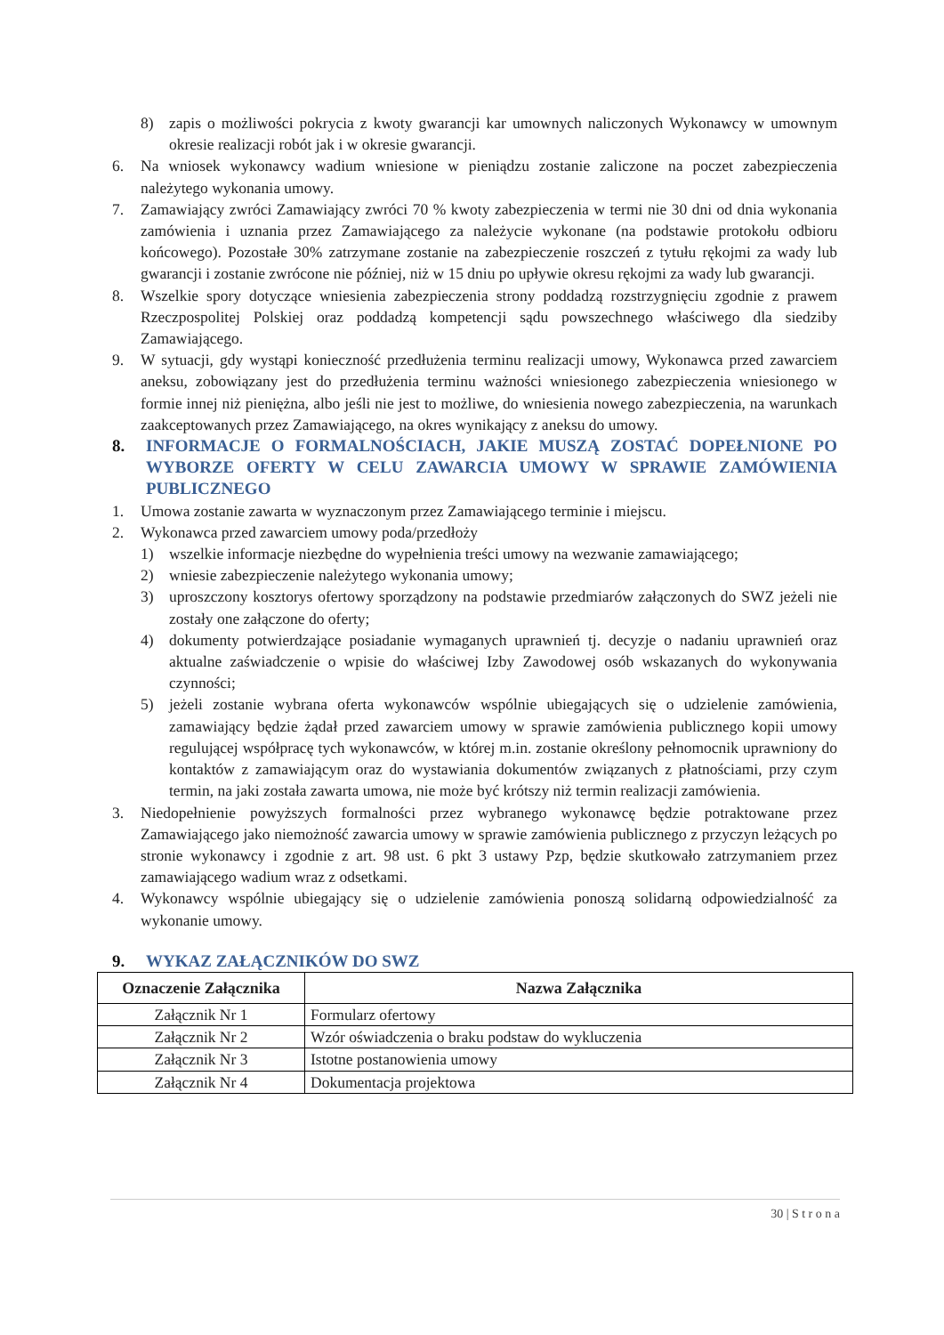8) zapis o możliwości pokrycia z kwoty gwarancji kar umownych naliczonych Wykonawcy w umownym okresie realizacji robót jak i w okresie gwarancji.
6. Na wniosek wykonawcy wadium wniesione w pieniądzu zostanie zaliczone na poczet zabezpieczenia należytego wykonania umowy.
7. Zamawiający zwróci Zamawiający zwróci 70 % kwoty zabezpieczenia w termi nie 30 dni od dnia wykonania zamówienia i uznania przez Zamawiającego za należycie wykonane (na podstawie protokołu odbioru końcowego). Pozostałe 30% zatrzymane zostanie na zabezpieczenie roszczeń z tytułu rękojmi za wady lub gwarancji i zostanie zwrócone nie później, niż w 15 dniu po upływie okresu rękojmi za wady lub gwarancji.
8. Wszelkie spory dotyczące wniesienia zabezpieczenia strony poddadzą rozstrzygnięciu zgodnie z prawem Rzeczpospolitej Polskiej oraz poddadzą kompetencji sądu powszechnego właściwego dla siedziby Zamawiającego.
9. W sytuacji, gdy wystąpi konieczność przedłużenia terminu realizacji umowy, Wykonawca przed zawarciem aneksu, zobowiązany jest do przedłużenia terminu ważności wniesionego zabezpieczenia wniesionego w formie innej niż pieniężna, albo jeśli nie jest to możliwe, do wniesienia nowego zabezpieczenia, na warunkach zaakceptowanych przez Zamawiającego, na okres wynikający z aneksu do umowy.
8. INFORMACJE O FORMALNOŚCIACH, JAKIE MUSZĄ ZOSTAĆ DOPEŁNIONE PO WYBORZE OFERTY W CELU ZAWARCIA UMOWY W SPRAWIE ZAMÓWIENIA PUBLICZNEGO
1. Umowa zostanie zawarta w wyznaczonym przez Zamawiającego terminie i miejscu.
2. Wykonawca przed zawarciem umowy poda/przedłoży
1) wszelkie informacje niezbędne do wypełnienia treści umowy na wezwanie zamawiającego;
2) wniesie zabezpieczenie należytego wykonania umowy;
3) uproszczony kosztorys ofertowy sporządzony na podstawie przedmiarów załączonych do SWZ jeżeli nie zostały one załączone do oferty;
4) dokumenty potwierdzające posiadanie wymaganych uprawnień tj. decyzje o nadaniu uprawnień oraz aktualne zaświadczenie o wpisie do właściwej Izby Zawodowej osób wskazanych do wykonywania czynności;
5) jeżeli zostanie wybrana oferta wykonawców wspólnie ubiegających się o udzielenie zamówienia, zamawiający będzie żądał przed zawarciem umowy w sprawie zamówienia publicznego kopii umowy regulującej współpracę tych wykonawców, w której m.in. zostanie określony pełnomocnik uprawniony do kontaktów z zamawiającym oraz do wystawiania dokumentów związanych z płatnościami, przy czym termin, na jaki została zawarta umowa, nie może być krótszy niż termin realizacji zamówienia.
3. Niedopełnienie powyższych formalności przez wybranego wykonawcę będzie potraktowane przez Zamawiającego jako niemożność zawarcia umowy w sprawie zamówienia publicznego z przyczyn leżących po stronie wykonawcy i zgodnie z art. 98 ust. 6 pkt 3 ustawy Pzp, będzie skutkowało zatrzymaniem przez zamawiającego wadium wraz z odsetkami.
4. Wykonawcy wspólnie ubiegający się o udzielenie zamówienia ponoszą solidarną odpowiedzialność za wykonanie umowy.
9. WYKAZ ZAŁĄCZNIKÓW DO SWZ
| Oznaczenie Załącznika | Nazwa Załącznika |
| --- | --- |
| Załącznik Nr 1 | Formularz ofertowy |
| Załącznik Nr 2 | Wzór oświadczenia o braku podstaw do wykluczenia |
| Załącznik Nr 3 | Istotne postanowienia umowy |
| Załącznik Nr 4 | Dokumentacja projektowa |
30 | S t r o n a